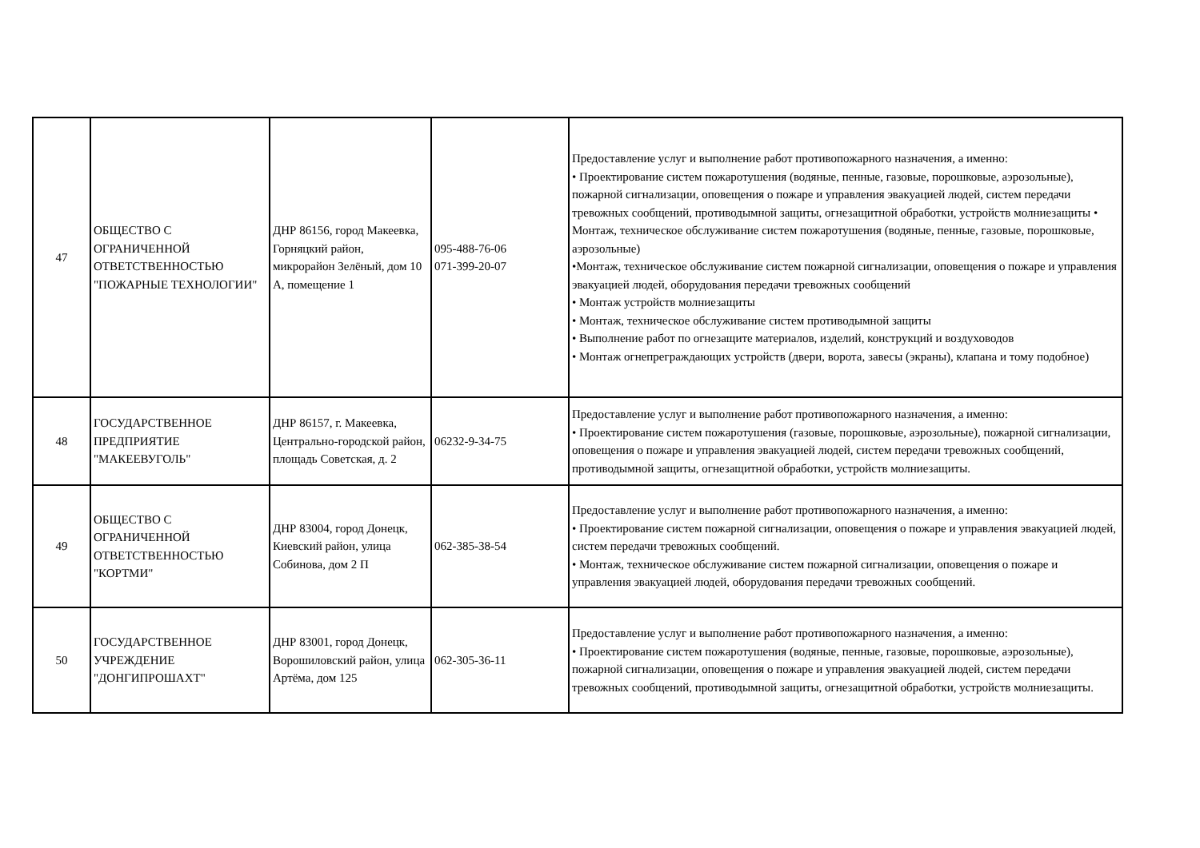| 47 | ОБЩЕСТВО С ОГРАНИЧЕННОЙ ОТВЕТСТВЕННОСТЬЮ "ПОЖАРНЫЕ ТЕХНОЛОГИИ" | ДНР 86156, город Макеевка, Горняцкий район, микрорайон Зелёный, дом 10 А, помещение 1 | 095-488-76-06 071-399-20-07 | Предоставление услуг и выполнение работ противопожарного назначения, а именно: • Проектирование систем пожаротушения (водяные, пенные, газовые, порошковые, аэрозольные), пожарной сигнализации, оповещения о пожаре и управления эвакуацией людей, систем передачи тревожных сообщений, противодымной защиты, огнезащитной обработки, устройств молниезащиты • Монтаж, техническое обслуживание систем пожаротушения (водяные, пенные, газовые, порошковые, аэрозольные) •Монтаж, техническое обслуживание систем пожарной сигнализации, оповещения о пожаре и управления эвакуацией людей, оборудования передачи тревожных сообщений • Монтаж устройств молниезащиты • Монтаж, техническое обслуживание систем противодымной защиты • Выполнение работ по огнезащите материалов, изделий, конструкций и воздуховодов • Монтаж огнепреграждающих устройств (двери, ворота, завесы (экраны), клапана и тому подобное) |
| 48 | ГОСУДАРСТВЕННОЕ ПРЕДПРИЯТИЕ "МАКЕЕВУГОЛЬ" | ДНР 86157, г. Макеевка, Центрально-городской район, площадь Советская, д. 2 | 06232-9-34-75 | Предоставление услуг и выполнение работ противопожарного назначения, а именно: • Проектирование систем пожаротушения (газовые, порошковые, аэрозольные), пожарной сигнализации, оповещения о пожаре и управления эвакуацией людей, систем передачи тревожных сообщений, противодымной защиты, огнезащитной обработки, устройств молниезащиты. |
| 49 | ОБЩЕСТВО С ОГРАНИЧЕННОЙ ОТВЕТСТВЕННОСТЬЮ "КОРТМИ" | ДНР 83004, город Донецк, Киевский район, улица Собинова, дом 2 П | 062-385-38-54 | Предоставление услуг и выполнение работ противопожарного назначения, а именно: • Проектирование систем пожарной сигнализации, оповещения о пожаре и управления эвакуацией людей, систем передачи тревожных сообщений. • Монтаж, техническое обслуживание систем пожарной сигнализации, оповещения о пожаре и управления эвакуацией людей, оборудования передачи тревожных сообщений. |
| 50 | ГОСУДАРСТВЕННОЕ УЧРЕЖДЕНИЕ "ДОНГИПРОШАХТ" | ДНР 83001, город Донецк, Ворошиловский район, улица Артёма, дом 125 | 062-305-36-11 | Предоставление услуг и выполнение работ противопожарного назначения, а именно: • Проектирование систем пожаротушения (водяные, пенные, газовые, порошковые, аэрозольные), пожарной сигнализации, оповещения о пожаре и управления эвакуацией людей, систем передачи тревожных сообщений, противодымной защиты, огнезащитной обработки, устройств молниезащиты. |